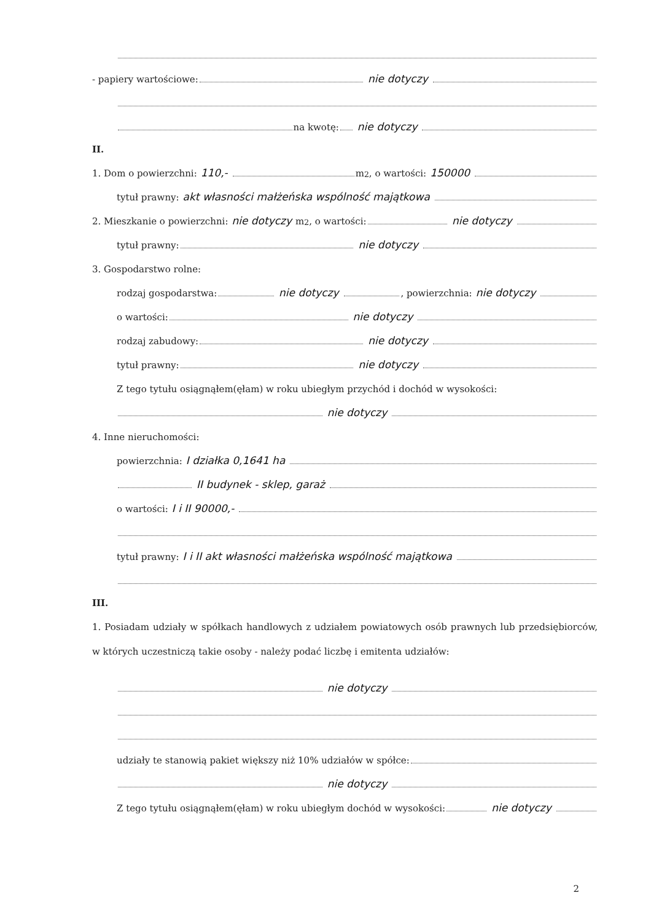- papiery wartościowe: nie dotyczy
na kwotę: nie dotyczy
II.
1. Dom o powierzchni: 110,- m<sup>2</sup>, o wartości: 150000
tytuł prawny: akt własności małżeńska wspólność majątkowa
2. Mieszkanie o powierzchni: nie dotyczy m<sup>2</sup>, o wartości: nie dotyczy
tytuł prawny: nie dotyczy
3. Gospodarstwo rolne:
rodzaj gospodarstwa: nie dotyczy , powierzchnia: nie dotyczy
o wartości: nie dotyczy
rodzaj zabudowy: nie dotyczy
tytuł prawny: nie dotyczy
Z tego tytułu osiągnąłem(ęłam) w roku ubiegłym przychód i dochód w wysokości:
nie dotyczy
4. Inne nieruchomości:
powierzchnia: I działka 0,1641 ha
II budynek - sklep, garaż
o wartości: I i II 90000,-
tytuł prawny: I i II akt własności małżeńska wspólność majątkowa
III.
1. Posiadam udziały w spółkach handlowych z udziałem powiatowych osób prawnych lub przedsiębiorców, w których uczestniczą takie osoby - należy podać liczbę i emitenta udziałów:
nie dotyczy
udziały te stanowią pakiet większy niż 10% udziałów w spółce:
nie dotyczy
Z tego tytułu osiągnąłem(ęłam) w roku ubiegłym dochód w wysokości: nie dotyczy
2